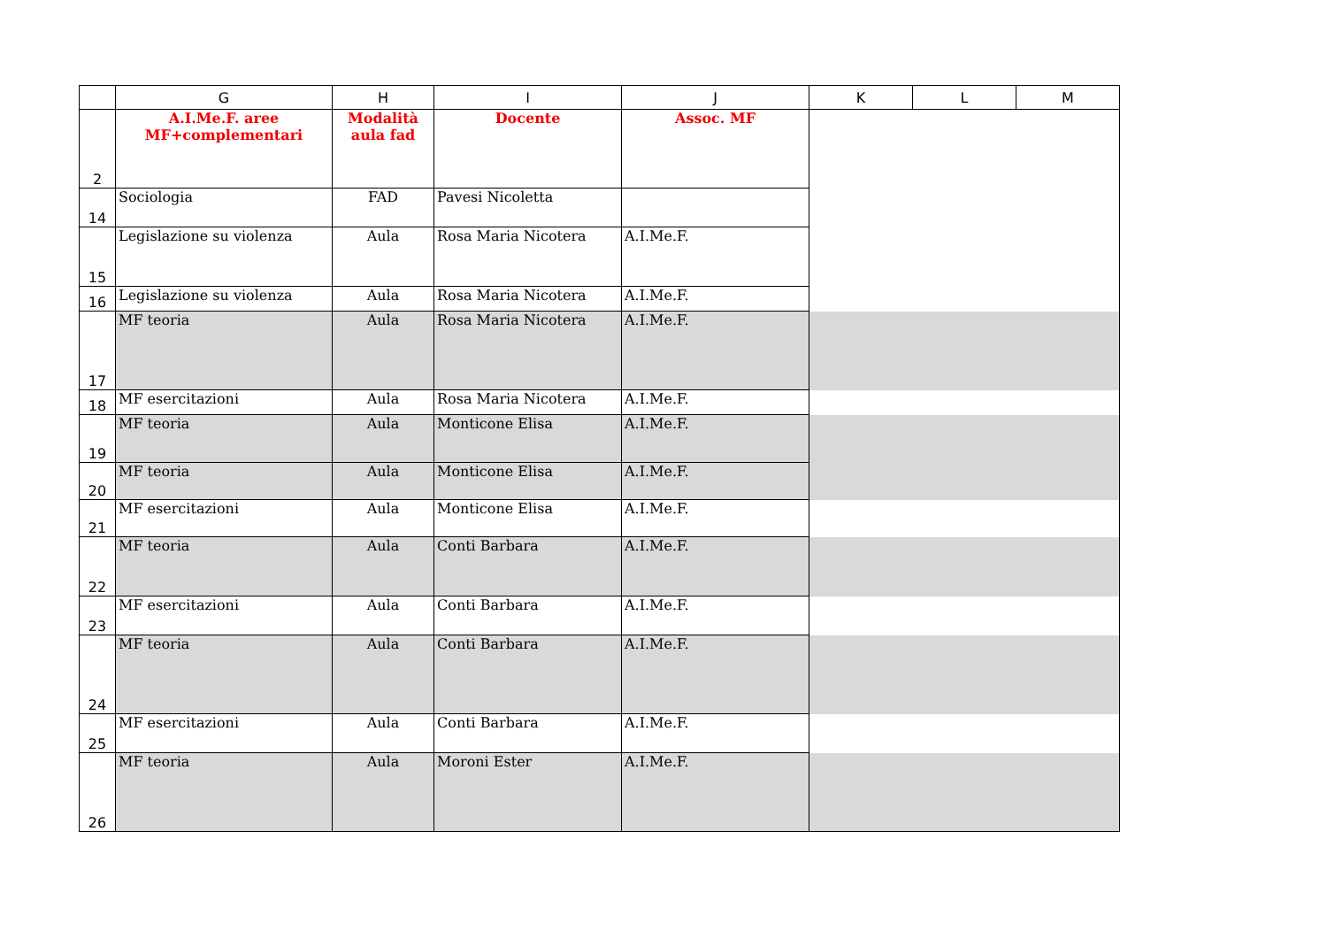| | G | H | I | J | K | L | M |
| --- | --- | --- | --- | --- | --- | --- | --- |
| 2 | A.I.Me.F. aree MF+complementari | Modalità aula fad | Docente | Assoc. MF | | | |
| 14 | Sociologia | FAD | Pavesi Nicoletta | | | | |
| 15 | Legislazione su violenza | Aula | Rosa Maria Nicotera | A.I.Me.F. | | | |
| 16 | Legislazione su violenza | Aula | Rosa Maria Nicotera | A.I.Me.F. | | | |
| 17 | MF teoria | Aula | Rosa Maria Nicotera | A.I.Me.F. | | | |
| 18 | MF esercitazioni | Aula | Rosa Maria Nicotera | A.I.Me.F. | | | |
| 19 | MF teoria | Aula | Monticone Elisa | A.I.Me.F. | | | |
| 20 | MF teoria | Aula | Monticone Elisa | A.I.Me.F. | | | |
| 21 | MF esercitazioni | Aula | Monticone Elisa | A.I.Me.F. | | | |
| 22 | MF teoria | Aula | Conti Barbara | A.I.Me.F. | | | |
| 23 | MF esercitazioni | Aula | Conti Barbara | A.I.Me.F. | | | |
| 24 | MF teoria | Aula | Conti Barbara | A.I.Me.F. | | | |
| 25 | MF esercitazioni | Aula | Conti Barbara | A.I.Me.F. | | | |
| 26 | MF teoria | Aula | Moroni Ester | A.I.Me.F. | | | |